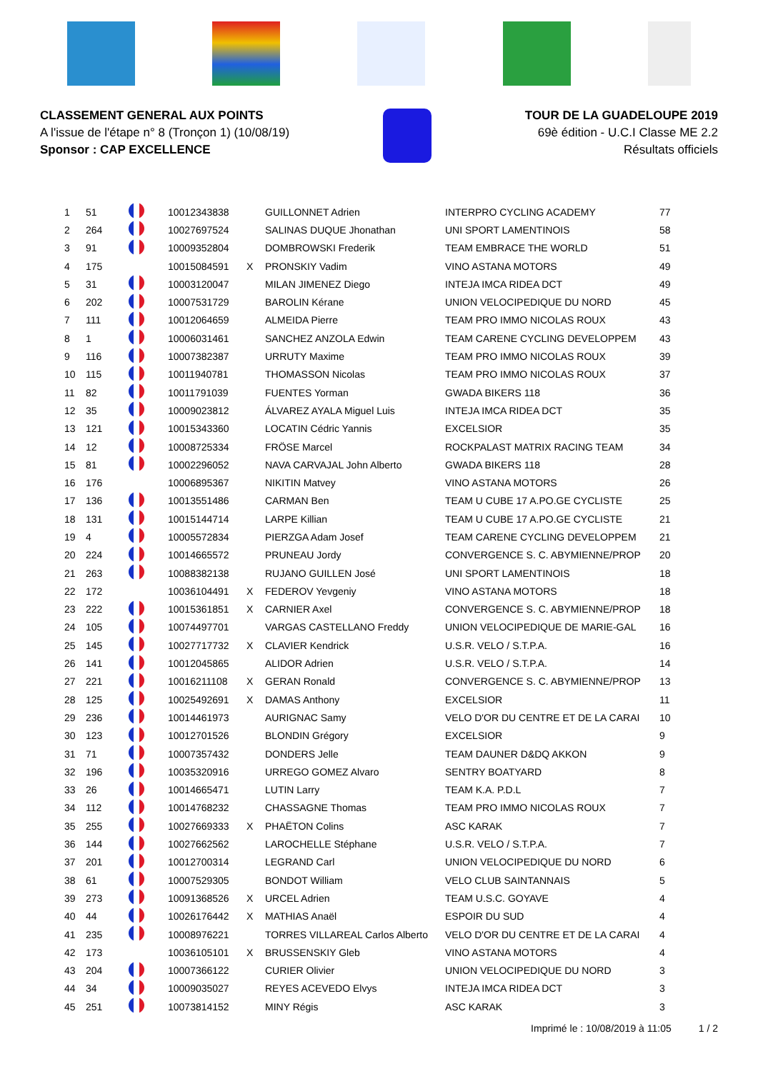CLASSEMENT GENERAL AUX POINTS
A l'issue de l'étape n° 8 (Tronçon 1) (10/08/19)
Sponsor : CAP EXCELLENCE
TOUR DE LA GUADELOUPE 2019
69è édition - U.C.I Classe ME 2.2
Résultats officiels
| 1 | 51 | | 10012343838 | | GUILLONNET Adrien | INTERPRO CYCLING ACADEMY | 77 |
| 2 | 264 | | 10027697524 | | SALINAS DUQUE Jhonathan | UNI SPORT LAMENTINOIS | 58 |
| 3 | 91 | | 10009352804 | | DOMBROWSKI Frederik | TEAM EMBRACE THE WORLD | 51 |
| 4 | 175 | | 10015084591 | X | PRONSKIY Vadim | VINO ASTANA MOTORS | 49 |
| 5 | 31 | | 10003120047 | | MILAN JIMENEZ Diego | INTEJA IMCA RIDEA DCT | 49 |
| 6 | 202 | | 10007531729 | | BAROLIN Kérane | UNION VELOCIPEDIQUE DU NORD | 45 |
| 7 | 111 | | 10012064659 | | ALMEIDA Pierre | TEAM PRO IMMO NICOLAS ROUX | 43 |
| 8 | 1 | | 10006031461 | | SANCHEZ ANZOLA Edwin | TEAM CARENE CYCLING DEVELOPPEM | 43 |
| 9 | 116 | | 10007382387 | | URRUTY Maxime | TEAM PRO IMMO NICOLAS ROUX | 39 |
| 10 | 115 | | 10011940781 | | THOMASSON Nicolas | TEAM PRO IMMO NICOLAS ROUX | 37 |
| 11 | 82 | | 10011791039 | | FUENTES Yorman | GWADA BIKERS 118 | 36 |
| 12 | 35 | | 10009023812 | | ÁLVAREZ AYALA Miguel Luis | INTEJA IMCA RIDEA DCT | 35 |
| 13 | 121 | | 10015343360 | | LOCATIN Cédric Yannis | EXCELSIOR | 35 |
| 14 | 12 | | 10008725334 | | FRÖSE Marcel | ROCKPALAST MATRIX RACING TEAM | 34 |
| 15 | 81 | | 10002296052 | | NAVA CARVAJAL John Alberto | GWADA BIKERS 118 | 28 |
| 16 | 176 | | 10006895367 | | NIKITIN Matvey | VINO ASTANA MOTORS | 26 |
| 17 | 136 | | 10013551486 | | CARMAN Ben | TEAM U CUBE 17 A.PO.GE CYCLISTE | 25 |
| 18 | 131 | | 10015144714 | | LARPE Killian | TEAM U CUBE 17 A.PO.GE CYCLISTE | 21 |
| 19 | 4 | | 10005572834 | | PIERZGA Adam Josef | TEAM CARENE CYCLING DEVELOPPEM | 21 |
| 20 | 224 | | 10014665572 | | PRUNEAU Jordy | CONVERGENCE S. C. ABYMIENNE/PROP | 20 |
| 21 | 263 | | 10088382138 | | RUJANO GUILLEN José | UNI SPORT LAMENTINOIS | 18 |
| 22 | 172 | | 10036104491 | X | FEDEROV Yevgeniy | VINO ASTANA MOTORS | 18 |
| 23 | 222 | | 10015361851 | X | CARNIER Axel | CONVERGENCE S. C. ABYMIENNE/PROP | 18 |
| 24 | 105 | | 10074497701 | | VARGAS CASTELLANO Freddy | UNION VELOCIPEDIQUE DE MARIE-GAL | 16 |
| 25 | 145 | | 10027717732 | X | CLAVIER Kendrick | U.S.R. VELO / S.T.P.A. | 16 |
| 26 | 141 | | 10012045865 | | ALIDOR Adrien | U.S.R. VELO / S.T.P.A. | 14 |
| 27 | 221 | | 10016211108 | X | GERAN Ronald | CONVERGENCE S. C. ABYMIENNE/PROP | 13 |
| 28 | 125 | | 10025492691 | X | DAMAS Anthony | EXCELSIOR | 11 |
| 29 | 236 | | 10014461973 | | AURIGNAC Samy | VELO D'OR DU CENTRE ET DE LA CARAI | 10 |
| 30 | 123 | | 10012701526 | | BLONDIN Grégory | EXCELSIOR | 9 |
| 31 | 71 | | 10007357432 | | DONDERS Jelle | TEAM DAUNER D&DQ AKKON | 9 |
| 32 | 196 | | 10035320916 | | URREGO GOMEZ Alvaro | SENTRY BOATYARD | 8 |
| 33 | 26 | | 10014665471 | | LUTIN Larry | TEAM K.A. P.D.L | 7 |
| 34 | 112 | | 10014768232 | | CHASSAGNE Thomas | TEAM PRO IMMO NICOLAS ROUX | 7 |
| 35 | 255 | | 10027669333 | X | PHAËTON Colins | ASC KARAK | 7 |
| 36 | 144 | | 10027662562 | | LAROCHELLE Stéphane | U.S.R. VELO / S.T.P.A. | 7 |
| 37 | 201 | | 10012700314 | | LEGRAND Carl | UNION VELOCIPEDIQUE DU NORD | 6 |
| 38 | 61 | | 10007529305 | | BONDOT William | VELO CLUB SAINTANNAIS | 5 |
| 39 | 273 | | 10091368526 | X | URCEL Adrien | TEAM U.S.C. GOYAVE | 4 |
| 40 | 44 | | 10026176442 | X | MATHIAS Anaël | ESPOIR DU SUD | 4 |
| 41 | 235 | | 10008976221 | | TORRES VILLAREAL Carlos Alberto | VELO D'OR DU CENTRE ET DE LA CARAI | 4 |
| 42 | 173 | | 10036105101 | X | BRUSSENSKIY Gleb | VINO ASTANA MOTORS | 4 |
| 43 | 204 | | 10007366122 | | CURIER Olivier | UNION VELOCIPEDIQUE DU NORD | 3 |
| 44 | 34 | | 10009035027 | | REYES ACEVEDO Elvys | INTEJA IMCA RIDEA DCT | 3 |
| 45 | 251 | | 10073814152 | | MINY Régis | ASC KARAK | 3 |
Imprimé le : 10/08/2019 à 11:05 1 / 2